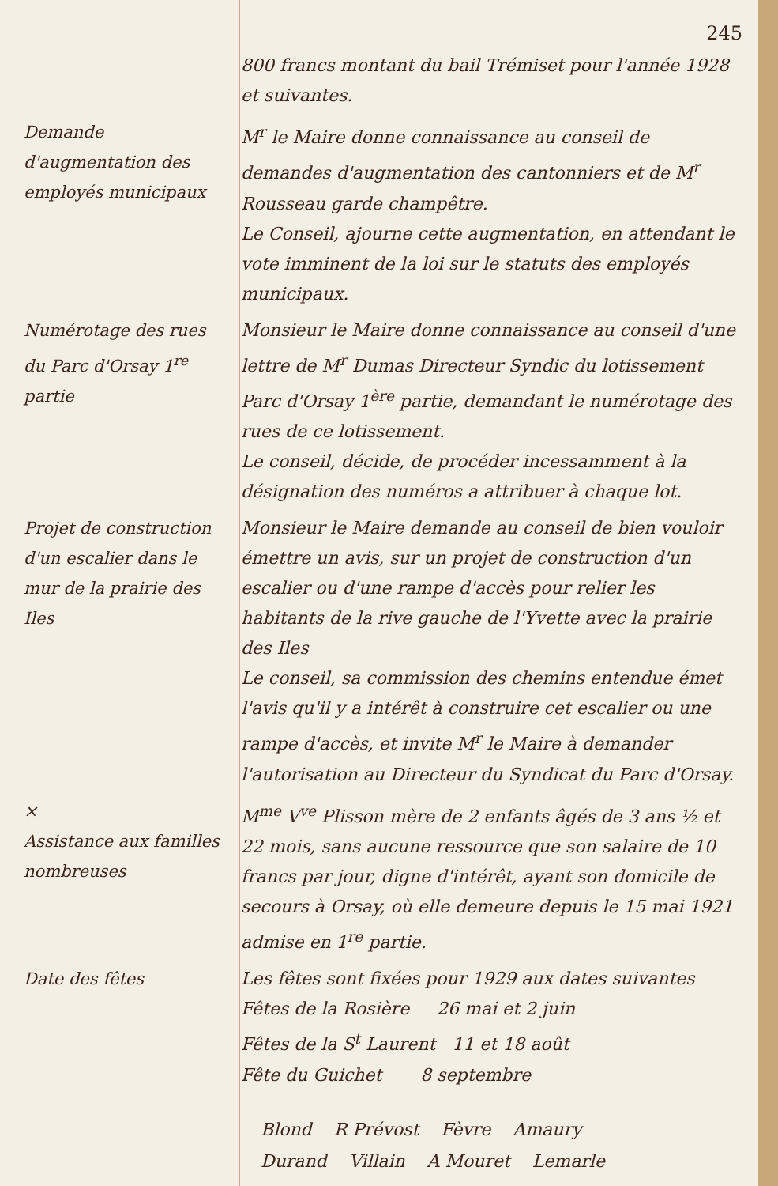245
800 francs montant du bail Trémiset pour l'année 1928 et suivantes.
Demande d'augmentation des employés municipaux
M<sup>r</sup> le Maire donne connaissance au conseil de demandes d'augmentation des cantonniers et de M<sup>r</sup> Rousseau garde champêtre.
Le Conseil, ajourne cette augmentation, en attendant le vote imminent de la loi sur le statuts des employés municipaux.
Numérotage des rues du Parc d'Orsay 1<sup>re</sup> partie
Monsieur le Maire donne connaissance au conseil d'une lettre de M<sup>r</sup> Dumas Directeur Syndic du lotissement Parc d'Orsay 1<sup>ère</sup> partie, demandant le numérotage des rues de ce lotissement.
Le conseil, décide, de procéder incessamment à la désignation des numéros a attribuer à chaque lot.
Projet de construction d'un escalier dans le mur de la prairie des Iles
Monsieur le Maire demande au conseil de bien vouloir émettre un avis, sur un projet de construction d'un escalier ou d'une rampe d'accès pour relier les habitants de la rive gauche de l'Yvette avec la prairie des Iles
Le conseil, sa commission des chemins entendue émet l'avis qu'il y a intérêt à construire cet escalier ou une rampe d'accès, et invite M<sup>r</sup> le Maire à demander l'autorisation au Directeur du Syndicat du Parc d'Orsay.
×
Assistance aux familles nombreuses
M<sup>me</sup> V<sup>ve</sup> Plisson mère de 2 enfants âgés de 3 ans ½ et 22 mois, sans aucune ressource que son salaire de 10 francs par jour, digne d'intérêt, ayant son domicile de secours à Orsay, où elle demeure depuis le 15 mai 1921 admise en 1<sup>re</sup> partie.
Date des fêtes Les fêtes sont fixées pour 1929 aux dates suivantes
Fêtes de la Rosière 26 mai et 2 juin
Fêtes de la S<sup>t</sup> Laurent 11 et 18 août
Fête du Guichet 8 septembre
Blond R Prévost Fèvre Amaury
Durand Villain A Mouret Lemarle